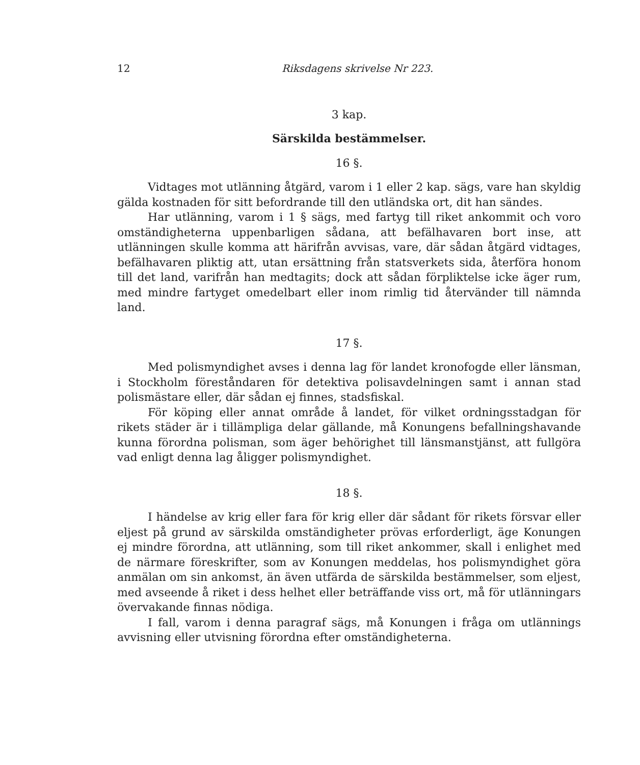12 Riksdagens skrivelse Nr 223.
3 kap.
Särskilda bestämmelser.
16 §.
Vidtages mot utlänning åtgärd, varom i 1 eller 2 kap. sägs, vare han skyldig gälda kostnaden för sitt befordrande till den utländska ort, dit han sändes.
Har utlänning, varom i 1 § sägs, med fartyg till riket ankommit och voro omständigheterna uppenbarligen sådana, att befälhavaren bort inse, att utlänningen skulle komma att härifrån avvisas, vare, där sådan åtgärd vidtages, befälhavaren pliktig att, utan ersättning från statsverkets sida, återföra honom till det land, varifrån han medtagits; dock att sådan förpliktelse icke äger rum, med mindre fartyget omedelbart eller inom rimlig tid återvänder till nämnda land.
17 §.
Med polismyndighet avses i denna lag för landet kronofogde eller länsman, i Stockholm föreståndaren för detektiva polisavdelningen samt i annan stad polismästare eller, där sådan ej finnes, stadsfiskal.
För köping eller annat område å landet, för vilket ordningsstadgan för rikets städer är i tillämpliga delar gällande, må Konungens befallningshavande kunna förordna polisman, som äger behörighet till länsmanstjänst, att fullgöra vad enligt denna lag åligger polismyndighet.
18 §.
I händelse av krig eller fara för krig eller där sådant för rikets försvar eller eljest på grund av särskilda omständigheter prövas erforderligt, äge Konungen ej mindre förordna, att utlänning, som till riket ankommer, skall i enlighet med de närmare föreskrifter, som av Konungen meddelas, hos polismyndighet göra anmälan om sin ankomst, än även utfärda de särskilda bestämmelser, som eljest, med avseende å riket i dess helhet eller beträffande viss ort, må för utlänningars övervakande finnas nödiga.
I fall, varom i denna paragraf sägs, må Konungen i fråga om utlännings avvisning eller utvisning förordna efter omständigheterna.